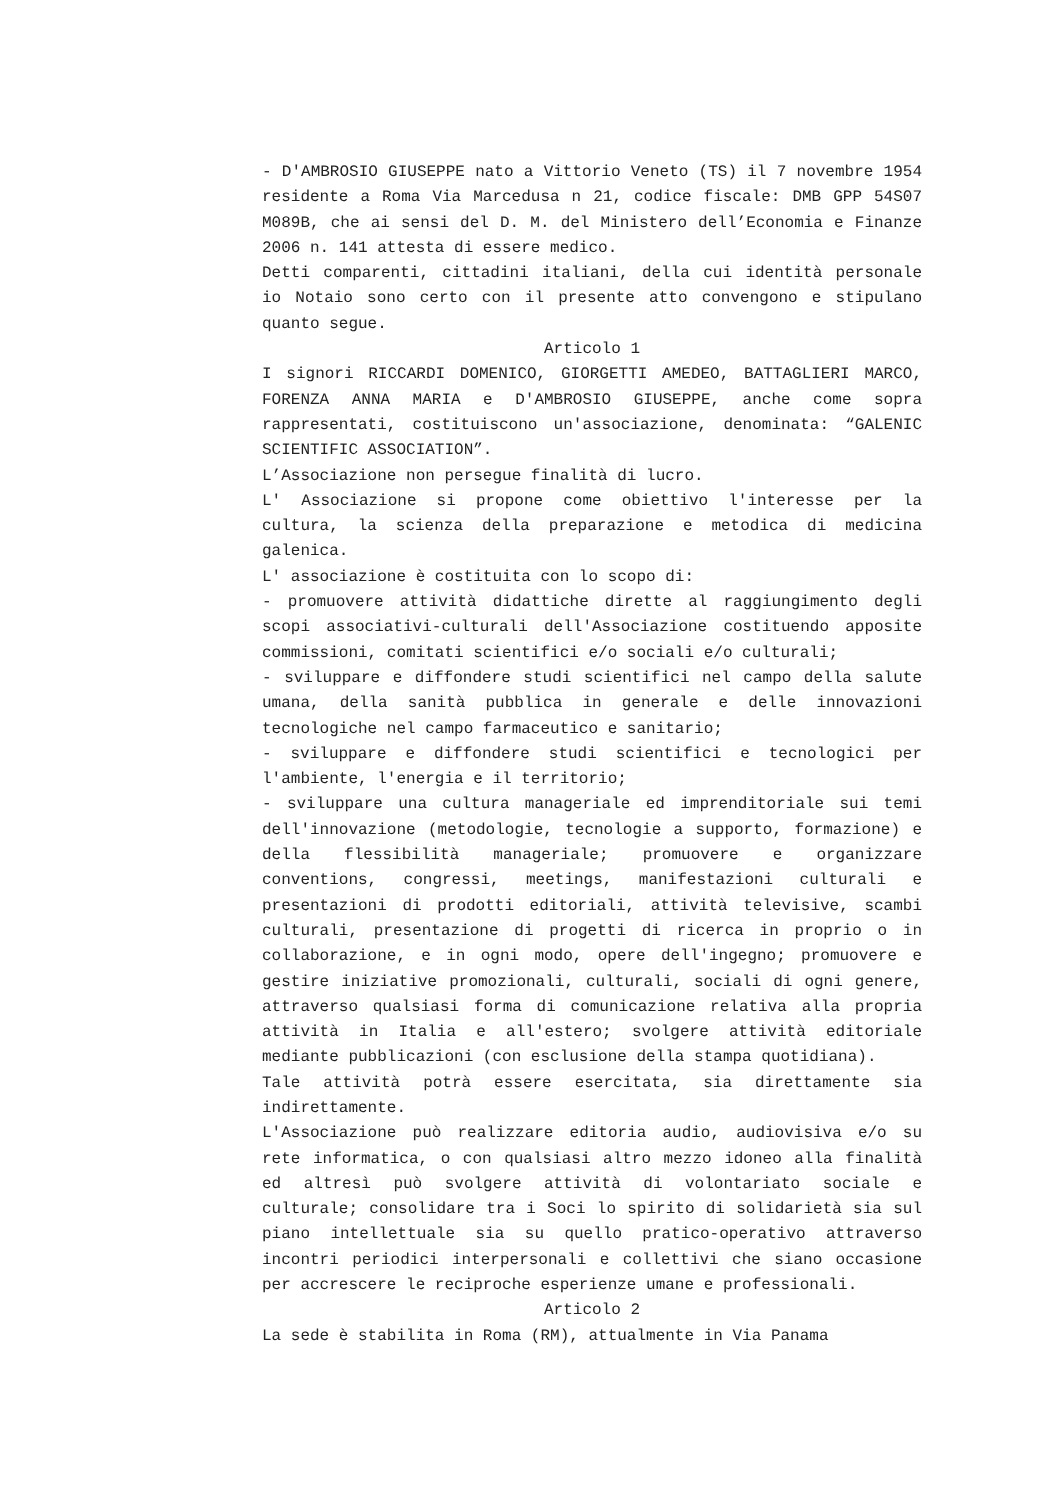- D'AMBROSIO GIUSEPPE nato a Vittorio Veneto (TS) il 7 novembre 1954 residente a Roma Via Marcedusa n 21, codice fiscale: DMB GPP 54S07 M089B, che ai sensi del D. M. del Ministero dell’Economia e Finanze 2006 n. 141 attesta di essere medico.
Detti comparenti, cittadini italiani, della cui identità personale io Notaio sono certo con il presente atto convengono e stipulano quanto segue.
Articolo 1
I signori RICCARDI DOMENICO, GIORGETTI AMEDEO, BATTAGLIERI MARCO, FORENZA ANNA MARIA e D'AMBROSIO GIUSEPPE, anche come sopra rappresentati, costituiscono un'associazione, denominata: “GALENIC SCIENTIFIC ASSOCIATION”.
L’Associazione non persegue finalità di lucro.
L' Associazione si propone come obiettivo l'interesse per la cultura, la scienza della preparazione e metodica di medicina galenica.
L' associazione è costituita con lo scopo di:
- promuovere attività didattiche dirette al raggiungimento degli scopi associativi-culturali dell'Associazione costituendo apposite commissioni, comitati scientifici e/o sociali e/o culturali;
- sviluppare e diffondere studi scientifici nel campo della salute umana, della sanità pubblica in generale e delle innovazioni tecnologiche nel campo farmaceutico e sanitario;
- sviluppare e diffondere studi scientifici e tecnologici per l'ambiente, l'energia e il territorio;
- sviluppare una cultura manageriale ed imprenditoriale sui temi dell'innovazione (metodologie, tecnologie a supporto, formazione) e della flessibilità manageriale; promuovere e organizzare conventions, congressi, meetings, manifestazioni culturali e presentazioni di prodotti editoriali, attività televisive, scambi culturali, presentazione di progetti di ricerca in proprio o in collaborazione, e in ogni modo, opere dell'ingegno; promuovere e gestire iniziative promozionali, culturali, sociali di ogni genere, attraverso qualsiasi forma di comunicazione relativa alla propria attività in Italia e all'estero; svolgere attività editoriale mediante pubblicazioni (con esclusione della stampa quotidiana).
Tale attività potrà essere esercitata, sia direttamente sia indirettamente.
L'Associazione può realizzare editoria audio, audiovisiva e/o su rete informatica, o con qualsiasi altro mezzo idoneo alla finalità ed altresì può svolgere attività di volontariato sociale e culturale; consolidare tra i Soci lo spirito di solidarietà sia sul piano intellettuale sia su quello pratico-operativo attraverso incontri periodici interpersonali e collettivi che siano occasione per accrescere le reciproche esperienze umane e professionali.
Articolo 2
La sede è stabilita in Roma (RM), attualmente in Via Panama